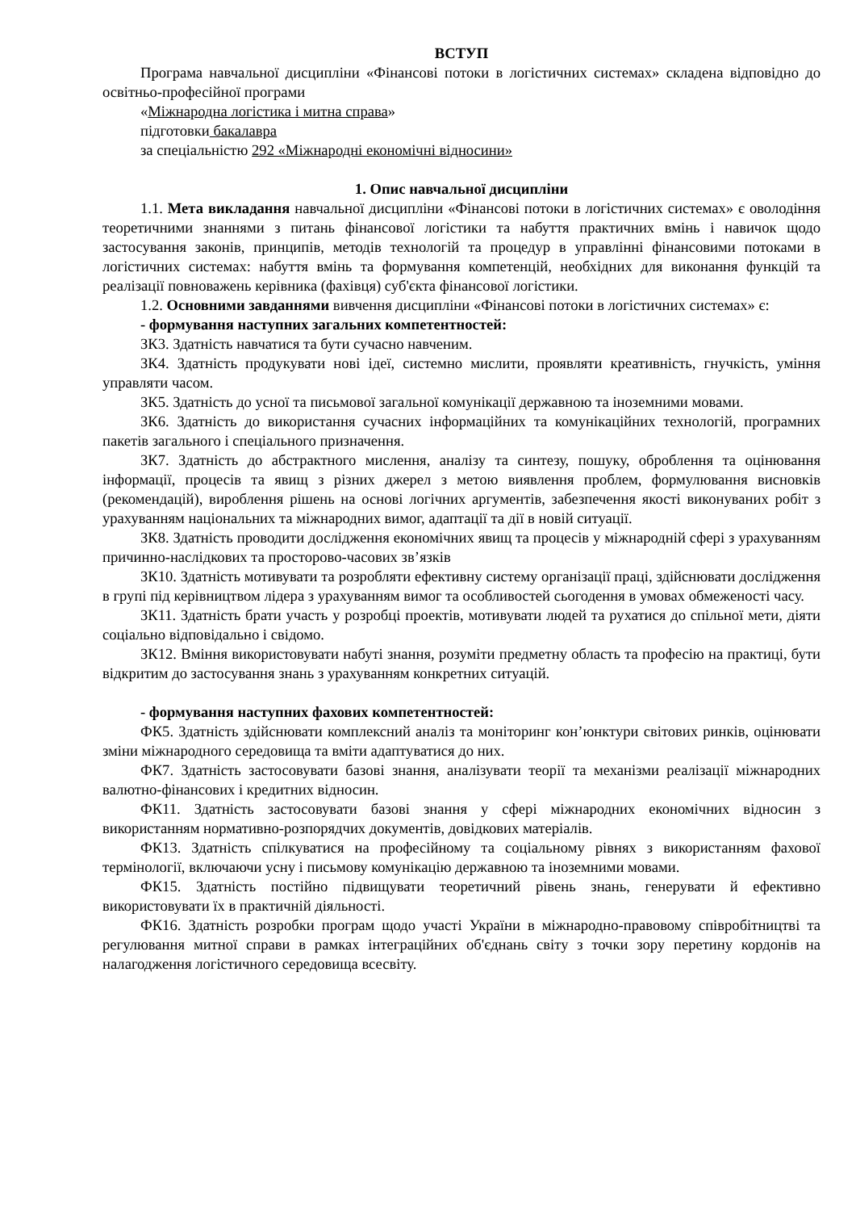ВСТУП
Програма навчальної дисципліни «Фінансові потоки в логістичних системах» складена відповідно до освітньо-професійної програми
«Міжнародна логістика і митна справа»
підготовки бакалавра
за спеціальністю 292 «Міжнародні економічні відносини»
1. Опис навчальної дисципліни
1.1. Мета викладання навчальної дисципліни «Фінансові потоки в логістичних системах» є оволодіння теоретичними знаннями з питань фінансової логістики та набуття практичних вмінь і навичок щодо застосування законів, принципів, методів технологій та процедур в управлінні фінансовими потоками в логістичних системах: набуття вмінь та формування компетенцій, необхідних для виконання функцій та реалізації повноважень керівника (фахівця) суб'єкта фінансової логістики.
1.2. Основними завданнями вивчення дисципліни «Фінансові потоки в логістичних системах» є:
- формування наступних загальних компетентностей:
ЗК3. Здатність навчатися та бути сучасно навченим.
ЗК4. Здатність продукувати нові ідеї, системно мислити, проявляти креативність, гнучкість, уміння управляти часом.
ЗК5. Здатність до усної та письмової загальної комунікації державною та іноземними мовами.
ЗК6. Здатність до використання сучасних інформаційних та комунікаційних технологій, програмних пакетів загального і спеціального призначення.
ЗК7. Здатність до абстрактного мислення, аналізу та синтезу, пошуку, оброблення та оцінювання інформації, процесів та явищ з різних джерел з метою виявлення проблем, формулювання висновків (рекомендацій), вироблення рішень на основі логічних аргументів, забезпечення якості виконуваних робіт з урахуванням національних та міжнародних вимог, адаптації та дії в новій ситуації.
ЗК8. Здатність проводити дослідження економічних явищ та процесів у міжнародній сфері з урахуванням причинно-наслідкових та просторово-часових зв’язків
ЗК10. Здатність мотивувати та розробляти ефективну систему організації праці, здійснювати дослідження в групі під керівництвом лідера з урахуванням вимог та особливостей сьогодення в умовах обмеженості часу.
ЗК11. Здатність брати участь у розробці проектів, мотивувати людей та рухатися до спільної мети, діяти соціально відповідально і свідомо.
ЗК12. Вміння використовувати набуті знання, розуміти предметну область та професію на практиці, бути відкритим до застосування знань з урахуванням конкретних ситуацій.
- формування наступних фахових компетентностей:
ФК5. Здатність здійснювати комплексний аналіз та моніторинг кон’юнктури світових ринків, оцінювати зміни міжнародного середовища та вміти адаптуватися до них.
ФК7. Здатність застосовувати базові знання, аналізувати теорії та механізми реалізації міжнародних валютно-фінансових і кредитних відносин.
ФК11. Здатність застосовувати базові знання у сфері міжнародних економічних відносин з використанням нормативно-розпорядчих документів, довідкових матеріалів.
ФК13. Здатність спілкуватися на професійному та соціальному рівнях з використанням фахової термінології, включаючи усну і письмову комунікацію державною та іноземними мовами.
ФК15. Здатність постійно підвищувати теоретичний рівень знань, генерувати й ефективно використовувати їх в практичній діяльності.
ФК16. Здатність розробки програм щодо участі України в міжнародно-правовому співробітництві та регулювання митної справи в рамках інтеграційних об'єднань світу з точки зору перетину кордонів на налагодження логістичного середовища всесвіту.